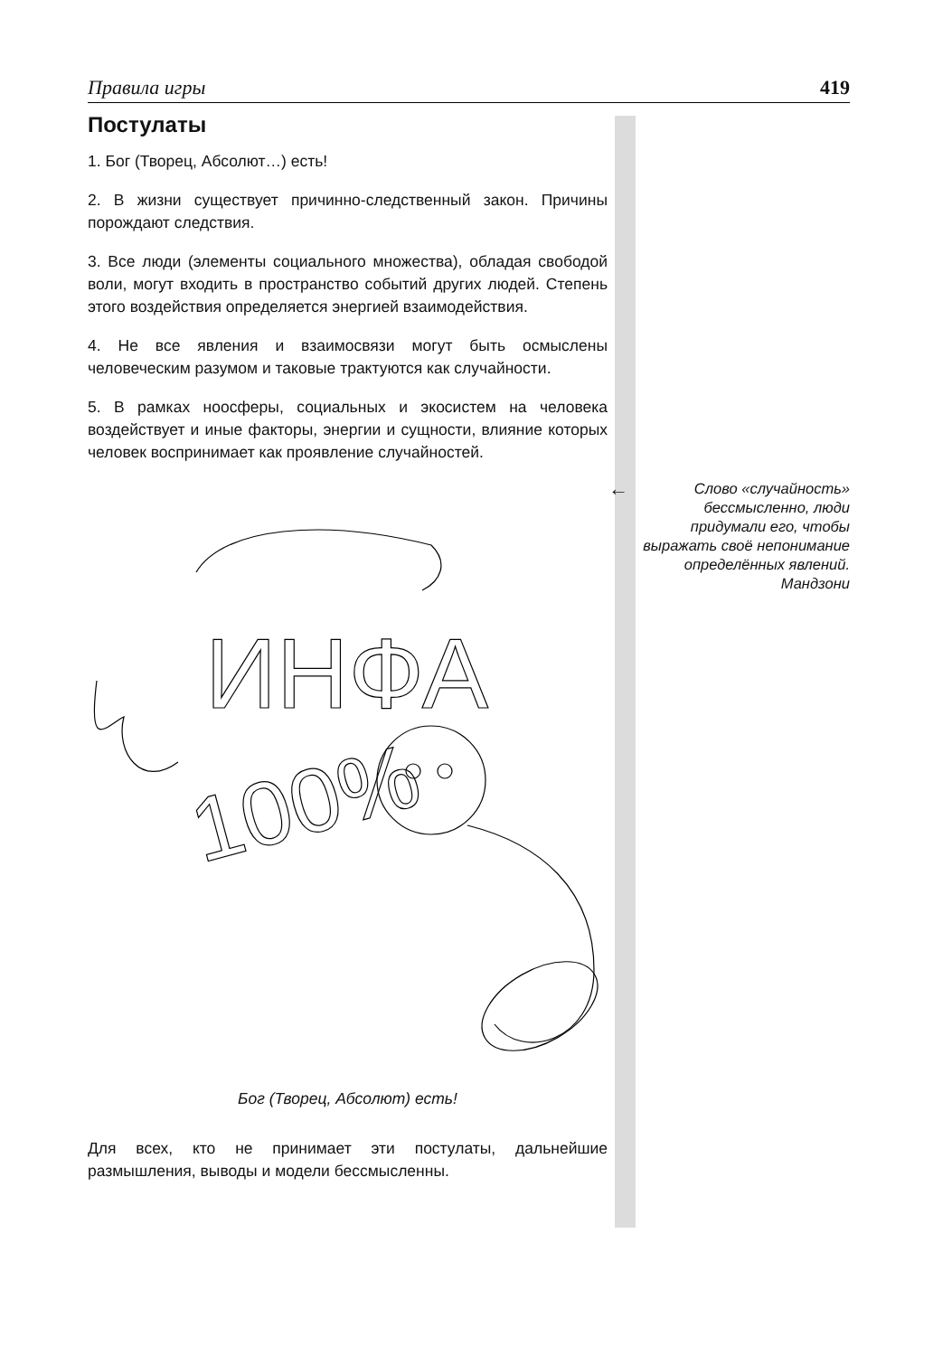Правила игры 419
Постулаты
1. Бог (Творец, Абсолют…) есть!
2. В жизни существует причинно-следственный закон. Причины порождают следствия.
3. Все люди (элементы социального множества), обладая свободой воли, могут входить в пространство событий других людей. Степень этого воздействия определяется энергией взаимодействия.
4. Не все явления и взаимосвязи могут быть осмыслены человеческим разумом и таковые трактуются как случайности.
5. В рамках ноосферы, социальных и экосистем на человека воздействует и иные факторы, энергии и сущности, влияние которых человек воспринимает как проявление случайностей.
ИНФА
100%
Бог (Творец, Абсолют) есть!
Для всех, кто не принимает эти постулаты, дальнейшие размышления, выводы и модели бессмысленны.
←
Слово «случайность» бессмысленно, люди придумали его, чтобы выражать своё непонимание определённых явлений.
Мандзони